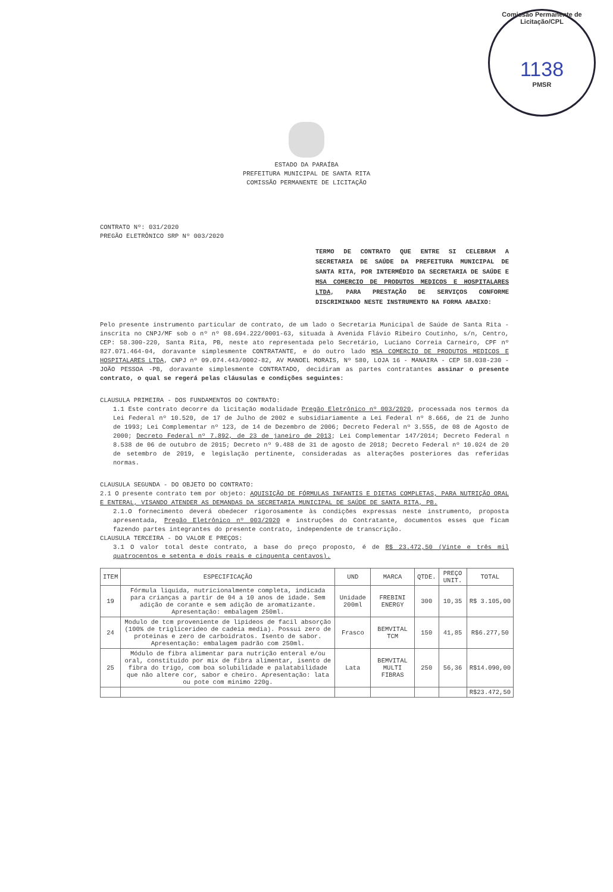Comissão Permanente de Licitação/CPL
1138
PMSR
ESTADO DA PARAÍBA
PREFEITURA MUNICIPAL DE SANTA RITA
COMISSÃO PERMANENTE DE LICITAÇÃO
CONTRATO Nº: 031/2020
PREGÃO ELETRÔNICO SRP Nº 003/2020
TERMO DE CONTRATO QUE ENTRE SI CELEBRAM A SECRETARIA DE SAÚDE DA PREFEITURA MUNICIPAL DE SANTA RITA, POR INTERMÉDIO DA SECRETARIA DE SAÚDE E MSA COMERCIO DE PRODUTOS MEDICOS E HOSPITALARES LTDA, PARA PRESTAÇÃO DE SERVIÇOS CONFORME DISCRIMINADO NESTE INSTRUMENTO NA FORMA ABAIXO:
Pelo presente instrumento particular de contrato, de um lado o Secretaria Municipal de Saúde de Santa Rita - inscrita no CNPJ/MF sob o nº nº 08.694.222/0001-63, situada à Avenida Flávio Ribeiro Coutinho, s/n, Centro, CEP: 58.300-220, Santa Rita, PB, neste ato representada pelo Secretário, Luciano Correia Carneiro, CPF nº 827.071.464-04, doravante simplesmente CONTRATANTE, e do outro lado MSA COMERCIO DE PRODUTOS MEDICOS E HOSPITALARES LTDA, CNPJ nº 09.074.443/0002-82, AV MANOEL MORAIS, Nº 580, LOJA 16 - MANAIRA - CEP 58.038-230 - JOÃO PESSOA -PB, doravante simplesmente CONTRATADO, decidiram as partes contratantes assinar o presente contrato, o qual se regerá pelas cláusulas e condições seguintes:
CLAUSULA PRIMEIRA - DOS FUNDAMENTOS DO CONTRATO:
1.1 Este contrato decorre da licitação modalidade Pregão Eletrônico nº 003/2020, processada nos termos da Lei Federal nº 10.520, de 17 de Julho de 2002 e subsidiariamente a Lei Federal nº 8.666, de 21 de Junho de 1993; Lei Complementar nº 123, de 14 de Dezembro de 2006; Decreto Federal nº 3.555, de 08 de Agosto de 2000; Decreto Federal nº 7.892, de 23 de janeiro de 2013; Lei Complementar 147/2014; Decreto Federal n 8.538 de 06 de outubro de 2015; Decreto nº 9.488 de 31 de agosto de 2018; Decreto Federal nº 10.024 de 20 de setembro de 2019, e legislação pertinente, consideradas as alterações posteriores das referidas normas.
CLAUSULA SEGUNDA - DO OBJETO DO CONTRATO:
2.1 O presente contrato tem por objeto: AQUISIÇÃO DE FÓRMULAS INFANTIS E DIETAS COMPLETAS, PARA NUTRIÇÃO ORAL E ENTERAL, VISANDO ATENDER AS DEMANDAS DA SECRETARIA MUNICIPAL DE SAÚDE DE SANTA RITA, PB.
2.1.O fornecimento deverá obedecer rigorosamente às condições expressas neste instrumento, proposta apresentada, Pregão Eletrônico nº 003/2020 e instruções do Contratante, documentos esses que ficam fazendo partes integrantes do presente contrato, independente de transcrição.
CLAUSULA TERCEIRA - DO VALOR E PREÇOS:
3.1 O valor total deste contrato, a base do preço proposto, é de R$ 23.472,50 (Vinte e três mil quatrocentos e setenta e dois reais e cinquenta centavos).
| ITEM | ESPECIFICAÇÃO | UND | MARCA | QTDE. | PREÇO UNIT. | TOTAL |
| --- | --- | --- | --- | --- | --- | --- |
| 19 | Fórmula liquida, nutricionalmente completa, indicada para crianças a partir de 04 a 10 anos de idade. Sem adição de corante e sem adição de aromatizante. Apresentação: embalagem 250ml. | Unidade 200ml | FREBINI ENERGY | 300 | 10,35 | R$ 3.105,00 |
| 24 | Modulo de tcm proveniente de lipideos de facil absorção (100% de triglicerideo de cadeia media). Possui zero de proteinas e zero de carboidratos. Isento de sabor. Apresentação: embalagem padrão com 250ml. | Frasco | BEMVITAL TCM | 150 | 41,85 | R$6.277,50 |
| 25 | Módulo de fibra alimentar para nutrição enteral e/ou oral, constituido por mix de fibra alimentar, isento de fibra do trigo, com boa solubilidade e palatabilidade que não altere cor, sabor e cheiro. Apresentação: lata ou pote com minimo 220g. | Lata | BEMVITAL MULTI FIBRAS | 250 | 56,36 | R$14.090,00 |
| | | | | | | R$23.472,50 |